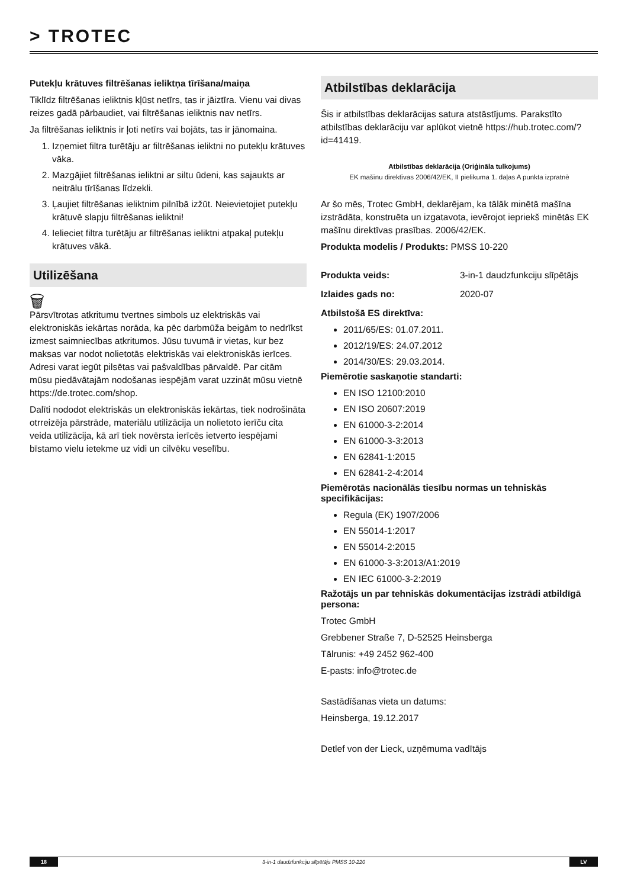> TROTEC
Putekļu krātuves filtrēšanas ieliktņa tīrīšana/maiņa
Tiklīdz filtrēšanas ieliktnis kļūst netīrs, tas ir jāiztīra. Vienu vai divas reizes gadā pārbaudiet, vai filtrēšanas ieliktnis nav netīrs.
Ja filtrēšanas ieliktnis ir ļoti netīrs vai bojāts, tas ir jānomaina.
1. Izņemiet filtra turētāju ar filtrēšanas ieliktni no putekļu krātuves vāka.
2. Mazgājiet filtrēšanas ieliktni ar siltu ūdeni, kas sajaukts ar neitrālu tīrīšanas līdzekli.
3. Ļaujiet filtrēšanas ieliktnim pilnībā izžūt. Neievietojiet putekļu krātuvē slapju filtrēšanas ieliktni!
4. Ielieciet filtra turētāju ar filtrēšanas ieliktni atpakaļ putekļu krātuves vākā.
Utilizēšana
🗑
Pārsvītrotas atkritumu tvertnes simbols uz elektriskās vai elektroniskās iekārtas norāda, ka pēc darbmūža beigām to nedrīkst izmest saimniecības atkritumos. Jūsu tuvumā ir vietas, kur bez maksas var nodot nolietotās elektriskās vai elektroniskās ierīces. Adresi varat iegūt pilsētas vai pašvaldības pārvaldē. Par citām mūsu piedāvātajām nodošanas iespējām varat uzzināt mūsu vietnē https://de.trotec.com/shop.
Dalīti nododot elektriskās un elektroniskās iekārtas, tiek nodrošināta otrreizēja pārstrāde, materiālu utilizācija un nolietoto ierīču cita veida utilizācija, kā arī tiek novērsta ierīcēs ietverto iespējami bīstamo vielu ietekme uz vidi un cilvēku veselību.
Atbilstības deklarācija
Šis ir atbilstības deklarācijas satura atstāstījums. Parakstīto atbilstības deklarāciju var aplūkot vietnē https://hub.trotec.com/?id=41419.
Atbilstības deklarācija (Oriģināla tulkojums)
EK mašīnu direktīvas 2006/42/EK, II pielikuma 1. daļas A punkta izpratnē
Ar šo mēs, Trotec GmbH, deklarējam, ka tālāk minētā mašīna izstrādāta, konstruēta un izgatavota, ievērojot iepriekš minētās EK mašīnu direktīvas prasības. 2006/42/EK.
Produkta modelis / Produkts: PMSS 10-220
Produkta veids: 3-in-1 daudzfunkciju slīpētājs
Izlaides gads no: 2020-07
Atbilstošā ES direktīva:
2011/65/ES: 01.07.2011.
2012/19/ES: 24.07.2012
2014/30/ES: 29.03.2014.
Piemērotie saskaņotie standarti:
EN ISO 12100:2010
EN ISO 20607:2019
EN 61000-3-2:2014
EN 61000-3-3:2013
EN 62841-1:2015
EN 62841-2-4:2014
Piemērotās nacionālās tiesību normas un tehniskās specifikācijas:
Regula (EK) 1907/2006
EN 55014-1:2017
EN 55014-2:2015
EN 61000-3-3:2013/A1:2019
EN IEC 61000-3-2:2019
Ražotājs un par tehniskās dokumentācijas izstrādi atbildīgā persona:
Trotec GmbH
Grebbener Straße 7, D-52525 Heinsberga
Tālrunis: +49 2452 962-400
E-pasts: info@trotec.de
Sastādīšanas vieta un datums:
Heinsberga, 19.12.2017
Detlef von der Lieck, uzņēmuma vadītājs
18 3-in-1 daudzfunkciju slīpētājs PMSS 10-220 LV